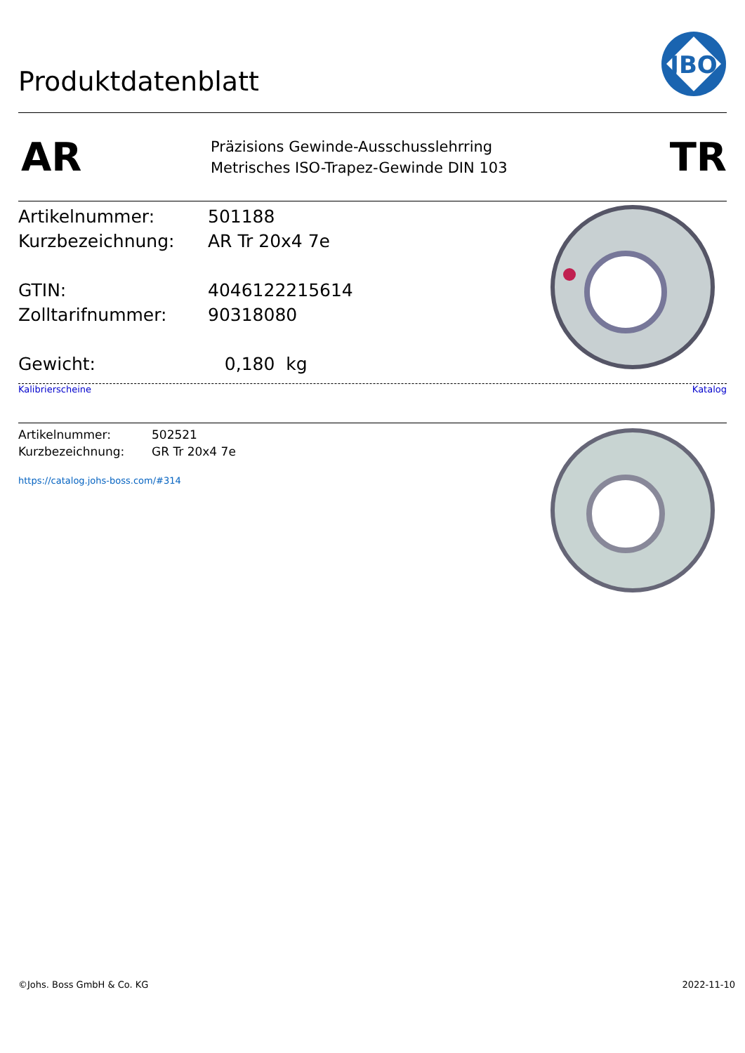Produktdatenblatt
JBO
AR
Präzisions Gewinde-Ausschusslehrring
Metrisches ISO-Trapez-Gewinde DIN 103
TR
| Artikelnummer: | 501188 |
| Kurzbezeichnung: | AR Tr 20x4 7e |
| GTIN: | 4046122215614 |
| Zolltarifnummer: | 90318080 |
| Gewicht: | 0,180 kg |
Kalibrierscheine Katalog
| Artikelnummer: | 502521 |
| Kurzbezeichnung: | GR Tr 20x4 7e |
https://catalog.johs-boss.com/#314
©Johs. Boss GmbH & Co. KG 2022-11-10